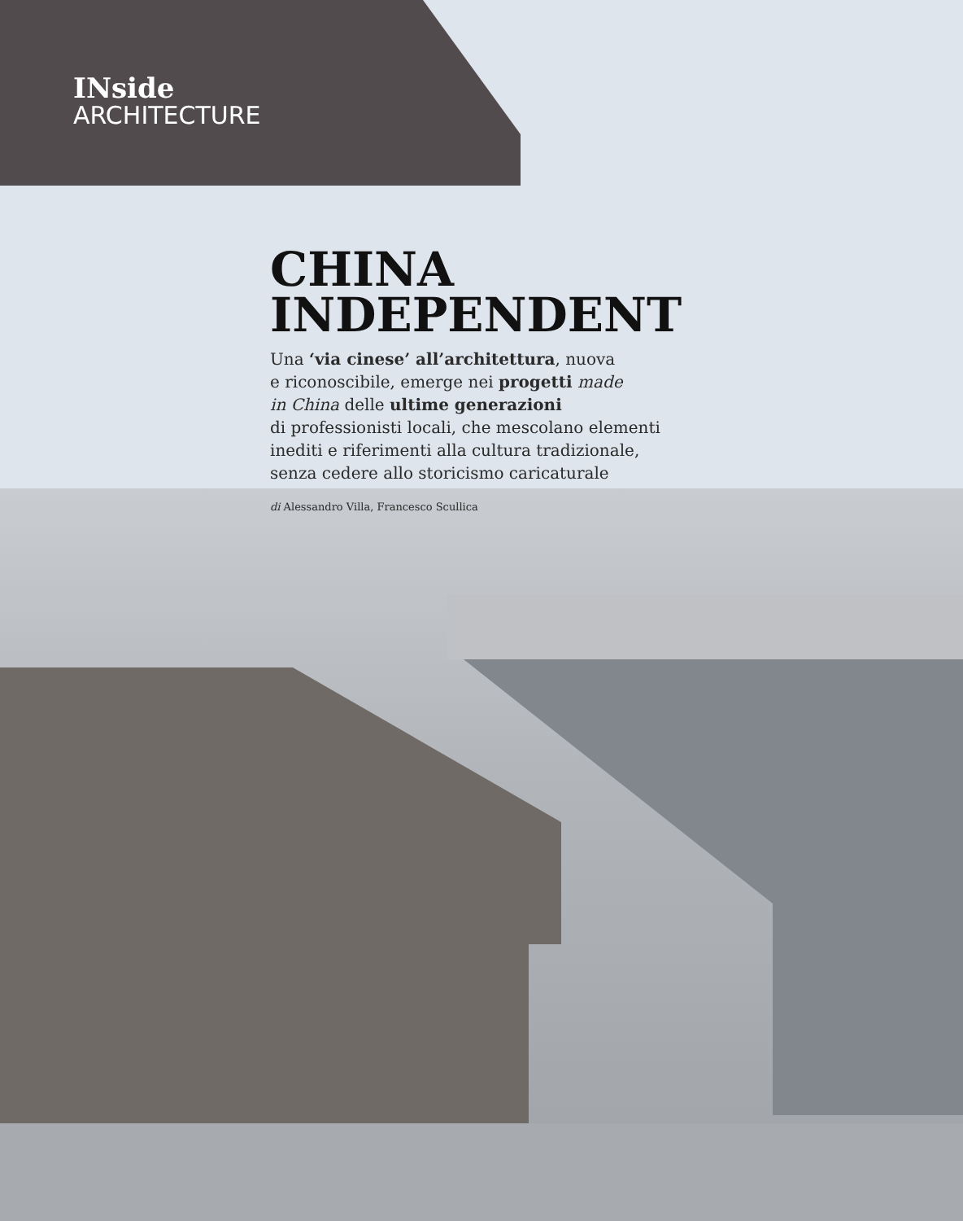INside
ARCHITECTURE
CHINA
INDEPENDENT
Una ‘via cinese’ all’architettura, nuova
e riconoscibile, emerge nei progetti made
in China delle ultime generazioni
di professionisti locali, che mescolano elementi
inediti e riferimenti alla cultura tradizionale,
senza cedere allo storicismo caricaturale
di Alessandro Villa, Francesco Scullica